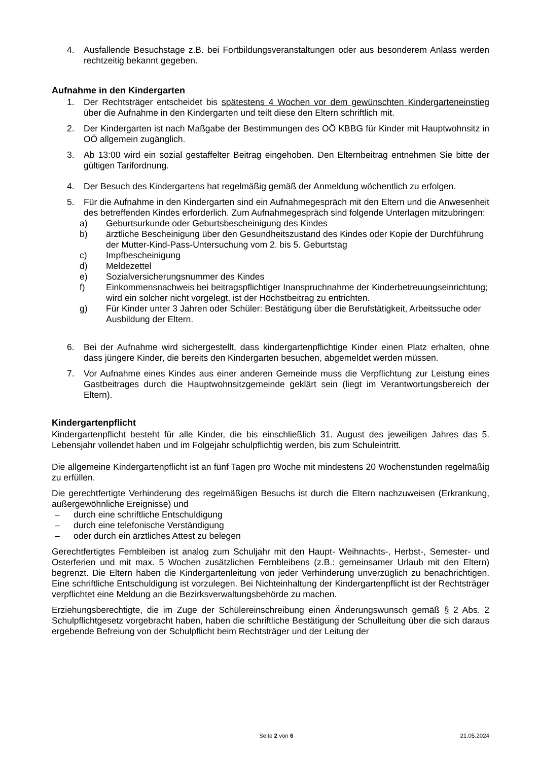4. Ausfallende Besuchstage z.B. bei Fortbildungsveranstaltungen oder aus besonderem Anlass werden rechtzeitig bekannt gegeben.
Aufnahme in den Kindergarten
1. Der Rechtsträger entscheidet bis spätestens 4 Wochen vor dem gewünschten Kindergarteneinstieg über die Aufnahme in den Kindergarten und teilt diese den Eltern schriftlich mit.
2. Der Kindergarten ist nach Maßgabe der Bestimmungen des OÖ KBBG für Kinder mit Hauptwohnsitz in OÖ allgemein zugänglich.
3. Ab 13:00 wird ein sozial gestaffelter Beitrag eingehoben. Den Elternbeitrag entnehmen Sie bitte der gültigen Tarifordnung.
4. Der Besuch des Kindergartens hat regelmäßig gemäß der Anmeldung wöchentlich zu erfolgen.
5. Für die Aufnahme in den Kindergarten sind ein Aufnahmegespräch mit den Eltern und die Anwesenheit des betreffenden Kindes erforderlich. Zum Aufnahmegespräch sind folgende Unterlagen mitzubringen:
a) Geburtsurkunde oder Geburtsbescheinigung des Kindes
b) ärztliche Bescheinigung über den Gesundheitszustand des Kindes oder Kopie der Durchführung der Mutter-Kind-Pass-Untersuchung vom 2. bis 5. Geburtstag
c) Impfbescheinigung
d) Meldezettel
e) Sozialversicherungsnummer des Kindes
f) Einkommensnachweis bei beitragspflichtiger Inanspruchnahme der Kinderbetreuungseinrichtung; wird ein solcher nicht vorgelegt, ist der Höchstbeitrag zu entrichten.
g) Für Kinder unter 3 Jahren oder Schüler: Bestätigung über die Berufstätigkeit, Arbeitssuche oder Ausbildung der Eltern.
6. Bei der Aufnahme wird sichergestellt, dass kindergartenpflichtige Kinder einen Platz erhalten, ohne dass jüngere Kinder, die bereits den Kindergarten besuchen, abgemeldet werden müssen.
7. Vor Aufnahme eines Kindes aus einer anderen Gemeinde muss die Verpflichtung zur Leistung eines Gastbeitrages durch die Hauptwohnsitzgemeinde geklärt sein (liegt im Verantwortungsbereich der Eltern).
Kindergartenpflicht
Kindergartenpflicht besteht für alle Kinder, die bis einschließlich 31. August des jeweiligen Jahres das 5. Lebensjahr vollendet haben und im Folgejahr schulpflichtig werden, bis zum Schuleintritt.
Die allgemeine Kindergartenpflicht ist an fünf Tagen pro Woche mit mindestens 20 Wochenstunden regelmäßig zu erfüllen.
Die gerechtfertigte Verhinderung des regelmäßigen Besuchs ist durch die Eltern nachzuweisen (Erkrankung, außergewöhnliche Ereignisse) und
– durch eine schriftliche Entschuldigung
– durch eine telefonische Verständigung
– oder durch ein ärztliches Attest zu belegen
Gerechtfertigtes Fernbleiben ist analog zum Schuljahr mit den Haupt- Weihnachts-, Herbst-, Semester- und Osterferien und mit max. 5 Wochen zusätzlichen Fernbleibens (z.B.: gemeinsamer Urlaub mit den Eltern) begrenzt. Die Eltern haben die Kindergartenleitung von jeder Verhinderung unverzüglich zu benachrichtigen. Eine schriftliche Entschuldigung ist vorzulegen. Bei Nichteinhaltung der Kindergartenpflicht ist der Rechtsträger verpflichtet eine Meldung an die Bezirksverwaltungsbehörde zu machen.
Erziehungsberechtigte, die im Zuge der Schülereinschreibung einen Änderungswunsch gemäß § 2 Abs. 2 Schulpflichtgesetz vorgebracht haben, haben die schriftliche Bestätigung der Schulleitung über die sich daraus ergebende Befreiung von der Schulpflicht beim Rechtsträger und der Leitung der
Seite 2 von 6 21.05.2024